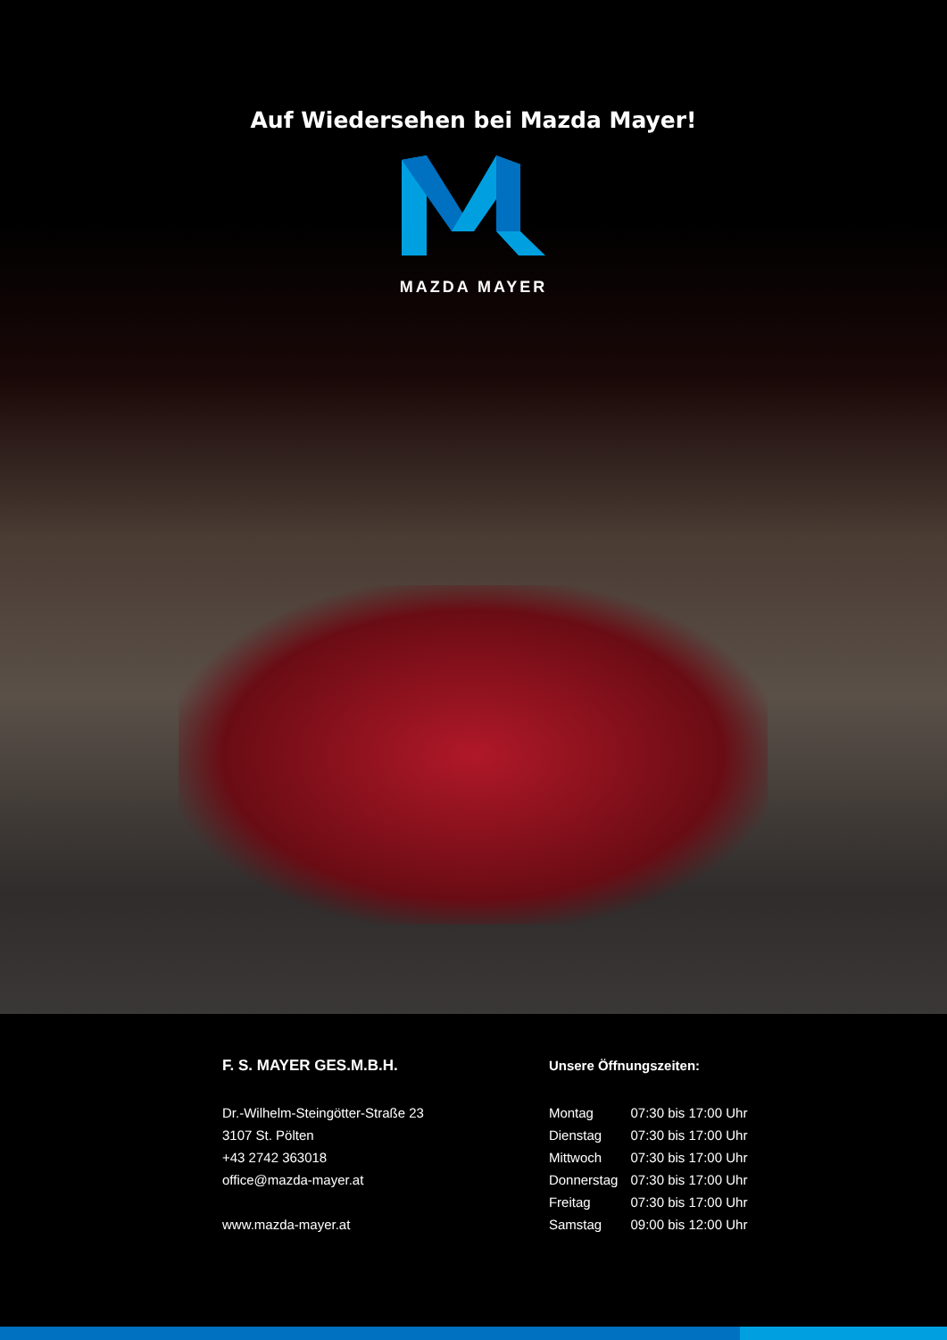Auf Wiedersehen bei Mazda Mayer!
MAZDA MAYER
F. S. MAYER GES.M.B.H.
Dr.-Wilhelm-Steingötter-Straße 23
3107 St. Pölten
+43 2742 363018
office@mazda-mayer.at
www.mazda-mayer.at
Unsere Öffnungszeiten:
| Montag | 07:30 bis 17:00 Uhr |
| Dienstag | 07:30 bis 17:00 Uhr |
| Mittwoch | 07:30 bis 17:00 Uhr |
| Donnerstag | 07:30 bis 17:00 Uhr |
| Freitag | 07:30 bis 17:00 Uhr |
| Samstag | 09:00 bis 12:00 Uhr |